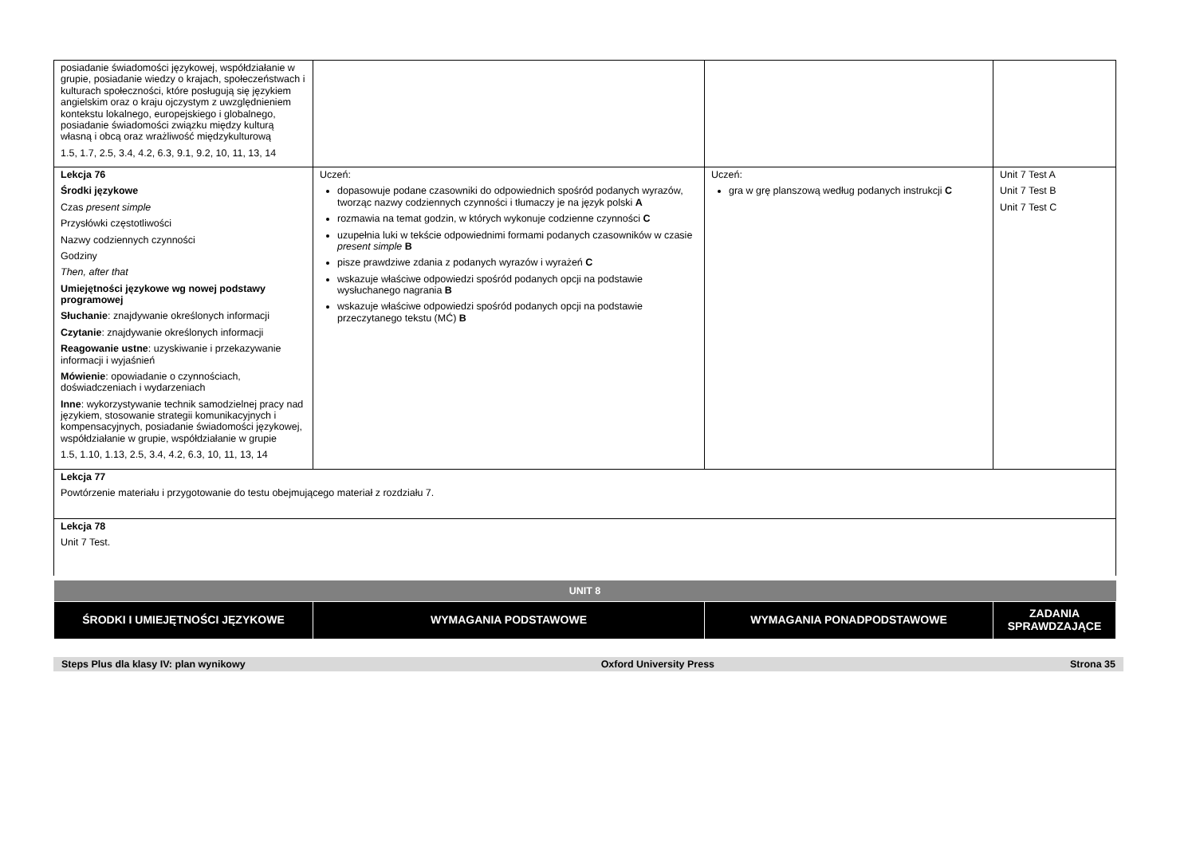| posiadanie świadomości językowej, współdziałanie w grupie, posiadanie wiedzy o krajach, społeczeństwach i kulturach społeczności, które posługują się językiem angielskim oraz o kraju ojczystym z uwzględnieniem kontekstu lokalnego, europejskiego i globalnego, posiadanie świadomości związku między kulturą własną i obcą oraz wrażliwość międzykulturową 1.5, 1.7, 2.5, 3.4, 4.2, 6.3, 9.1, 9.2, 10, 11, 13, 14 | | | |
| Lekcja 76 Środki językowe Czas present simple Przysłówki częstotliwości Nazwy codziennych czynności Godziny Then, after that Umiejętności językowe wg nowej podstawy programowej Słuchanie : znajdywanie określonych informacji Czytanie : znajdywanie określonych informacji Reagowanie ustne : uzyskiwanie i przekazywanie informacji i wyjaśnień Mówienie : opowiadanie o czynnościach, doświadczeniach i wydarzeniach Inne : wykorzystywanie technik samodzielnej pracy nad językiem, stosowanie strategii komunikacyjnych i kompensacyjnych, posiadanie świadomości językowej, współdziałanie w grupie, współdziałanie w grupie 1.5, 1.10, 1.13, 2.5, 3.4, 4.2, 6.3, 10, 11, 13, 14 | Uczeń: dopasowuje podane czasowniki do odpowiednich spośród podanych wyrazów, tworząc nazwy codziennych czynności i tłumaczy je na język polski A rozmawia na temat godzin, w których wykonuje codzienne czynności C uzupełnia luki w tekście odpowiednimi formami podanych czasowników w czasie present simple B pisze prawdziwe zdania z podanych wyrazów i wyrażeń C wskazuje właściwe odpowiedzi spośród podanych opcji na podstawie wysłuchanego nagrania B wskazuje właściwe odpowiedzi spośród podanych opcji na podstawie przeczytanego tekstu (MĆ) B | Uczeń: gra w grę planszową według podanych instrukcji C | Unit 7 Test A Unit 7 Test B Unit 7 Test C |
| Lekcja 77 Powtórzenie materiału i przygotowanie do testu obejmującego materiał z rozdziału 7. | | | |
| Lekcja 78 Unit 7 Test. | | | |
| UNIT 8 | | | |
| ŚRODKI I UMIEJĘTNOŚCI JĘZYKOWE | WYMAGANIA PODSTAWOWE | WYMAGANIA PONADPODSTAWOWE | ZADANIA SPRAWDZAJĄCE |
Steps Plus dla klasy IV: plan wynikowy Oxford University Press Strona 35